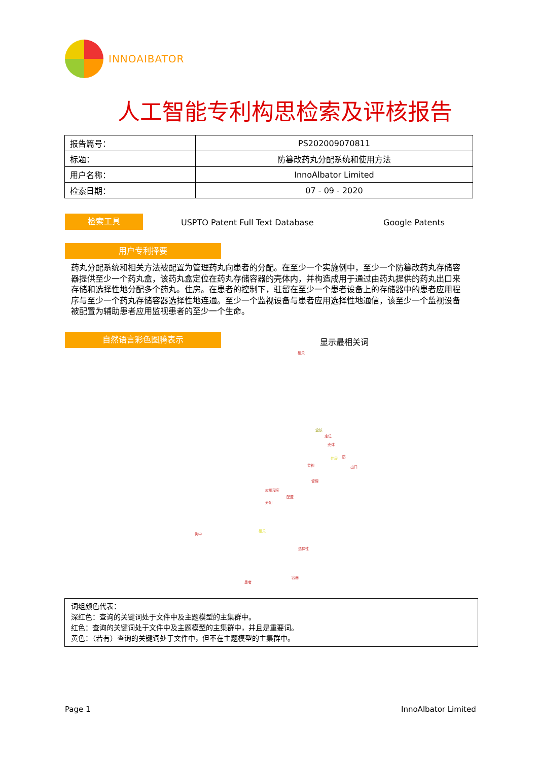INNOAIBATOR
人工智能专利构思检索及评核报告
| 报告篇号： | PS202009070811 |
| 标题： | 防篡改药丸分配系统和使用方法 |
| 用户名称： | InnoAlbator Limited |
| 检索日期： | 07 - 09 - 2020 |
检索工具
USPTO Patent Full Text Database
Google Patents
用户专利择要
药丸分配系统和相关方法被配置为管理药丸向患者的分配。在至少一个实施例中，至少一个防篡改药丸存储容器提供至少一个药丸盒，该药丸盒定位在药丸存储容器的壳体内，并构造成用于通过由药丸提供的药丸出口来存储和选择性地分配多个药丸。住房。在患者的控制下，驻留在至少一个患者设备上的存储器中的患者应用程序与至少一个药丸存储容器选择性地连通。至少一个监视设备与患者应用选择性地通信，该至少一个监视设备被配置为辅助患者应用监视患者的至少一个生命。
自然语言彩色图腾表示 显示最相关词
相关
盒该
定位
壳体
住房 防
监视 出口
管理
应用程序
配置
分配
例中
相关
选择性
容器
患者
词组颜色代表：
深红色：查询的关键词处于文件中及主题模型的主集群中。
红色：查询的关键词处于文件中及主题模型的主集群中，并且是重要词。
黄色：（若有）查询的关键词处于文件中，但不在主题模型的主集群中。
Page 1 InnoAlbator Limited